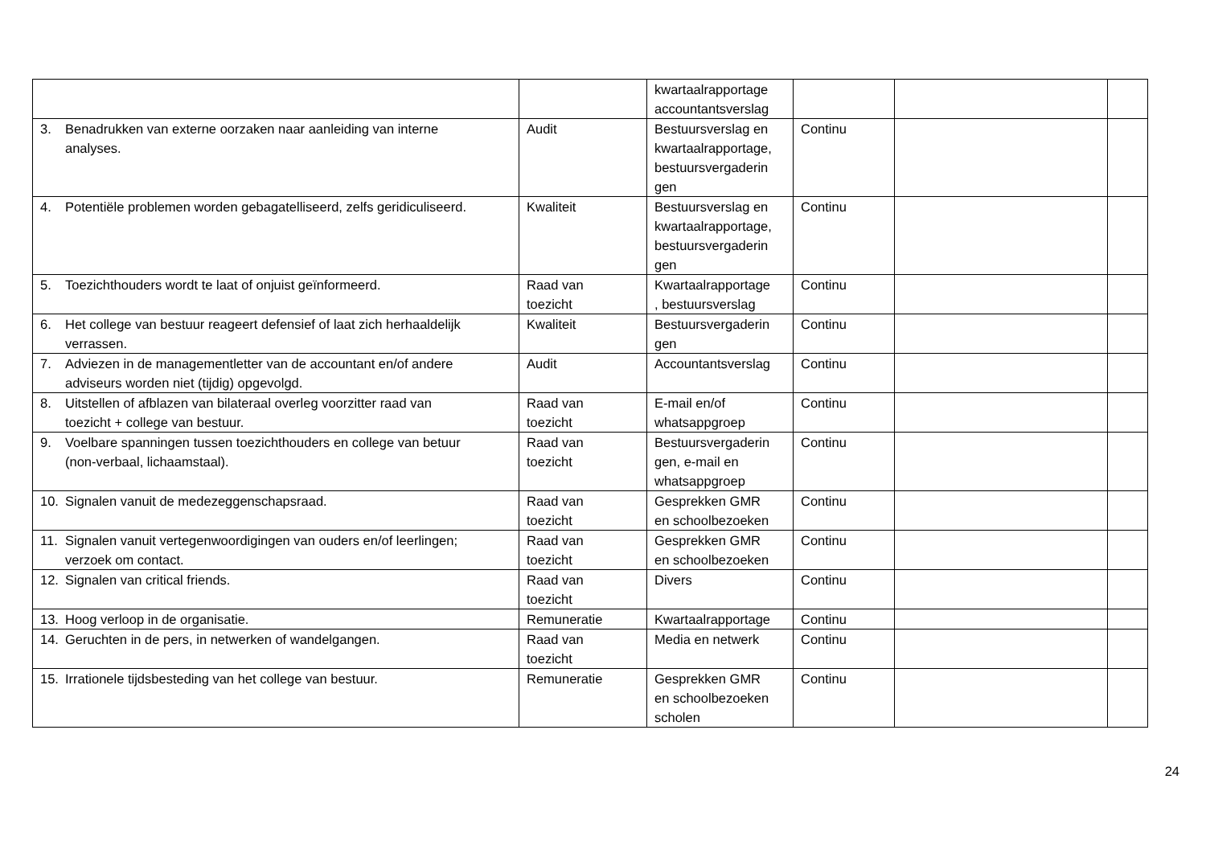| | | kwartaalrapportage accountantsverslag | | | |
| 3. Benadrukken van externe oorzaken naar aanleiding van interne analyses. | Audit | Bestuursverslag en kwartaalrapportage, bestuursvergaderin gen | Continu | | |
| 4. Potentiële problemen worden gebagatelliseerd, zelfs geridiculiseerd. | Kwaliteit | Bestuursverslag en kwartaalrapportage, bestuursvergaderin gen | Continu | | |
| 5. Toezichthouders wordt te laat of onjuist geïnformeerd. | Raad van toezicht | Kwartaalrapportage , bestuursverslag | Continu | | |
| 6. Het college van bestuur reageert defensief of laat zich herhaaldelijk verrassen. | Kwaliteit | Bestuursvergaderin gen | Continu | | |
| 7. Adviezen in de managementletter van de accountant en/of andere adviseurs worden niet (tijdig) opgevolgd. | Audit | Accountantsverslag | Continu | | |
| 8. Uitstellen of afblazen van bilateraal overleg voorzitter raad van toezicht + college van bestuur. | Raad van toezicht | E-mail en/of whatsappgroep | Continu | | |
| 9. Voelbare spanningen tussen toezichthouders en college van betuur (non-verbaal, lichaamstaal). | Raad van toezicht | Bestuursvergaderin gen, e-mail en whatsappgroep | Continu | | |
| 10. Signalen vanuit de medezeggenschapsraad. | Raad van toezicht | Gesprekken GMR en schoolbezoeken | Continu | | |
| 11. Signalen vanuit vertegenwoordigingen van ouders en/of leerlingen; verzoek om contact. | Raad van toezicht | Gesprekken GMR en schoolbezoeken | Continu | | |
| 12. Signalen van critical friends. | Raad van toezicht | Divers | Continu | | |
| 13. Hoog verloop in de organisatie. | Remuneratie | Kwartaalrapportage | Continu | | |
| 14. Geruchten in de pers, in netwerken of wandelgangen. | Raad van toezicht | Media en netwerk | Continu | | |
| 15. Irrationele tijdsbesteding van het college van bestuur. | Remuneratie | Gesprekken GMR en schoolbezoeken scholen | Continu | | |
24